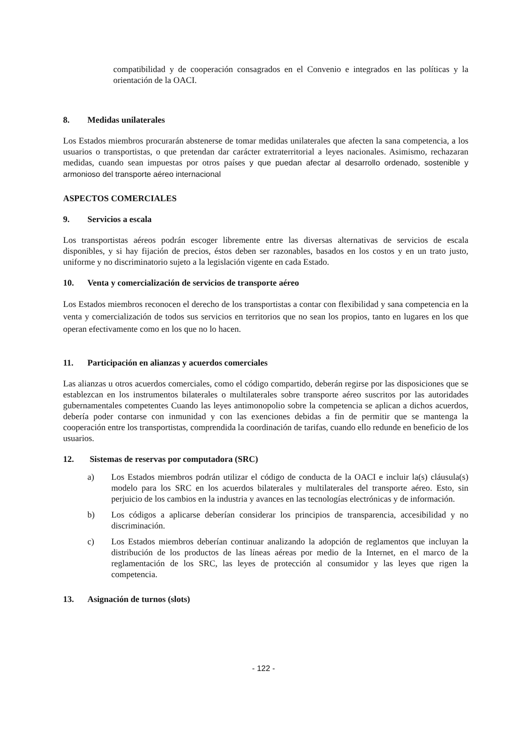compatibilidad y de cooperación consagrados en el Convenio e integrados en las políticas y la orientación de la OACI.
8. Medidas unilaterales
Los Estados miembros procurarán abstenerse de tomar medidas unilaterales que afecten la sana competencia, a los usuarios o transportistas, o que pretendan dar carácter extraterritorial a leyes nacionales. Asimismo, rechazaran medidas, cuando sean impuestas por otros países y que puedan afectar al desarrollo ordenado, sostenible y armonioso del transporte aéreo internacional
ASPECTOS COMERCIALES
9. Servicios a escala
Los transportistas aéreos podrán escoger libremente entre las diversas alternativas de servicios de escala disponibles, y si hay fijación de precios, éstos deben ser razonables, basados en los costos y en un trato justo, uniforme y no discriminatorio sujeto a la legislación vigente en cada Estado.
10. Venta y comercialización de servicios de transporte aéreo
Los Estados miembros reconocen el derecho de los transportistas a contar con flexibilidad y sana competencia en la venta y comercialización de todos sus servicios en territorios que no sean los propios, tanto en lugares en los que operan efectivamente como en los que no lo hacen.
11. Participación en alianzas y acuerdos comerciales
Las alianzas u otros acuerdos comerciales, como el código compartido, deberán regirse por las disposiciones que se establezcan en los instrumentos bilaterales o multilaterales sobre transporte aéreo suscritos por las autoridades gubernamentales competentes Cuando las leyes antimonopolio sobre la competencia se aplican a dichos acuerdos, debería poder contarse con inmunidad y con las exenciones debidas a fin de permitir que se mantenga la cooperación entre los transportistas, comprendida la coordinación de tarifas, cuando ello redunde en beneficio de los usuarios.
12. Sistemas de reservas por computadora (SRC)
a) Los Estados miembros podrán utilizar el código de conducta de la OACI e incluir la(s) cláusula(s) modelo para los SRC en los acuerdos bilaterales y multilaterales del transporte aéreo. Esto, sin perjuicio de los cambios en la industria y avances en las tecnologías electrónicas y de información.
b) Los códigos a aplicarse deberían considerar los principios de transparencia, accesibilidad y no discriminación.
c) Los Estados miembros deberían continuar analizando la adopción de reglamentos que incluyan la distribución de los productos de las líneas aéreas por medio de la Internet, en el marco de la reglamentación de los SRC, las leyes de protección al consumidor y las leyes que rigen la competencia.
13. Asignación de turnos (slots)
- 122 -